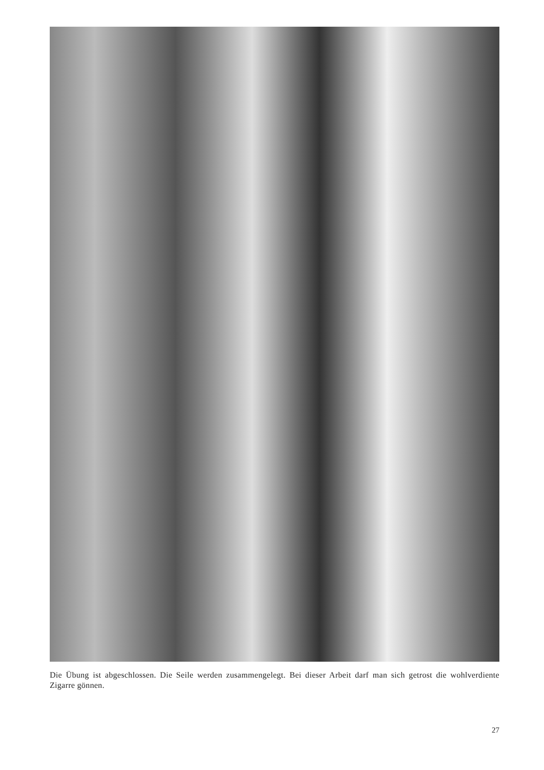Die Übung ist abgeschlossen. Die Seile werden zusammengelegt. Bei dieser Arbeit darf man sich getrost die wohlverdiente Zigarre gönnen.
27